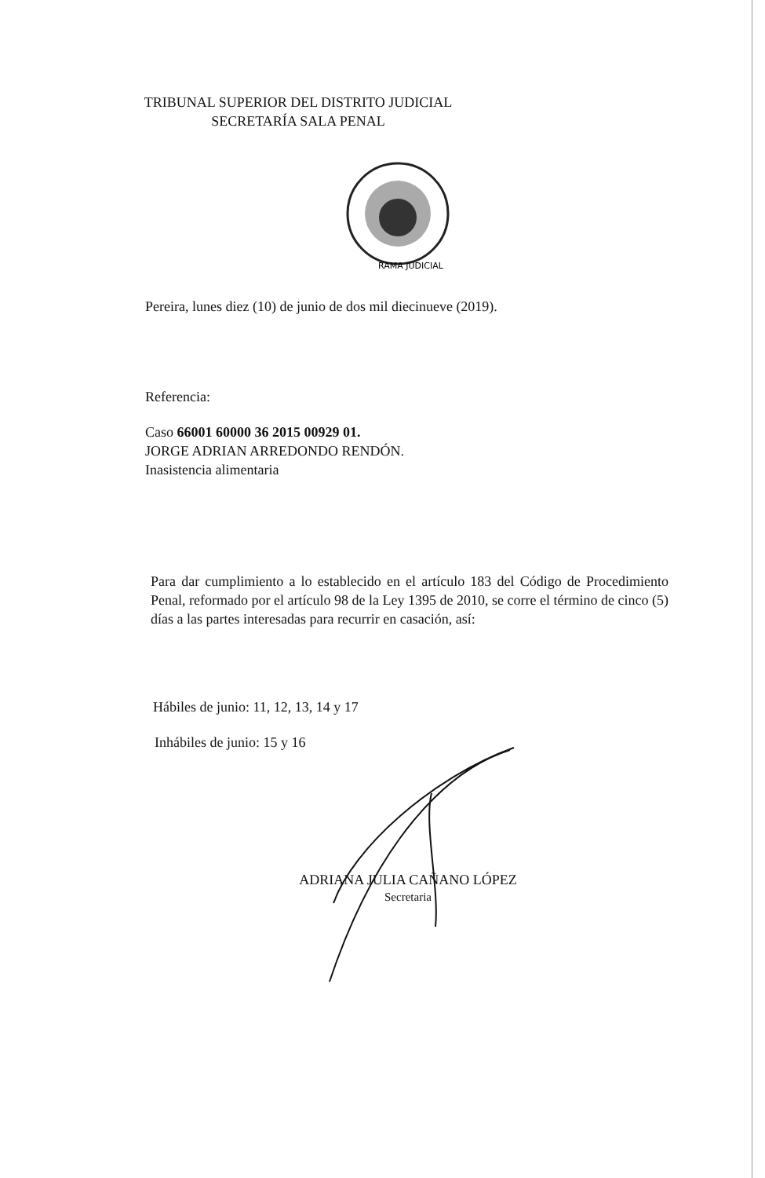TRIBUNAL SUPERIOR DEL DISTRITO JUDICIAL
SECRETARÍA SALA PENAL
RAMA JUDICIAL
Pereira, lunes diez (10) de junio de dos mil diecinueve (2019).
Referencia:
Caso 66001 60000 36 2015 00929 01.
JORGE ADRIAN ARREDONDO RENDÓN.
Inasistencia alimentaria
Para dar cumplimiento a lo establecido en el artículo 183 del Código de Procedimiento Penal, reformado por el artículo 98 de la Ley 1395 de 2010, se corre el término de cinco (5) días a las partes interesadas para recurrir en casación, así:
Hábiles de junio: 11, 12, 13, 14 y 17
Inhábiles de junio: 15 y 16
ADRIANA JULIA CAÑANO LÓPEZ
Secretaria